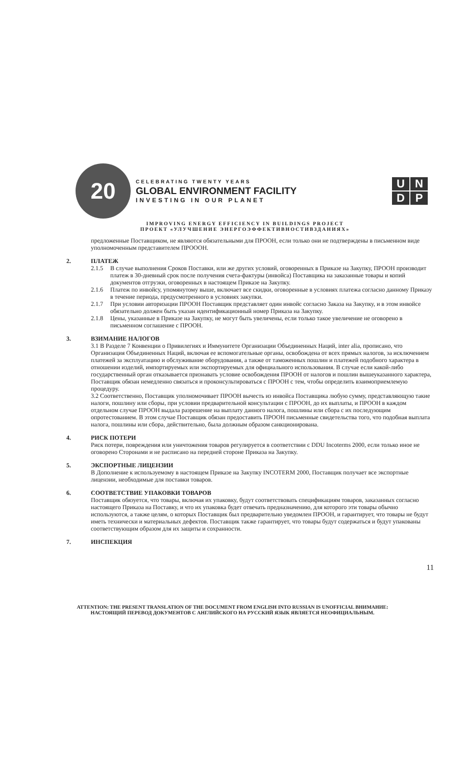20
CELEBRATING TWENTY YEARS
GLOBAL ENVIRONMENT FACILITY
INVESTING IN OUR PLANET
UNDP
IMPROVING ENERGY EFFICIENCY IN BUILDINGS PROJECT
ПРОЕКТ «УЛУЧШЕНИЕ ЭНЕРГОЭФФЕКТИВНОСТИВЗДАНИЯХ»
предложенные Поставщиком, не являются обязательными для ПРООН, если только они не подтверждены в письменном виде уполномоченным представителем ПРОООН.
2. ПЛАТЕЖ
2.1.5 В случае выполнения Сроков Поставки, или же других условий, оговоренных в Приказе на Закупку, ПРООН производит платеж в 30-дневный срок после получения счета-фактуры (инвойса) Поставщика на заказанные товары и копий документов отгрузки, оговоренных в настоящем Приказе на Закупку.
2.1.6 Платеж по инвойсу, упомянутому выше, включает все скидки, оговоренные в условиях платежа согласно данному Приказу в течение периода, предусмотренного в условиях закупки.
2.1.7 При условии авторизации ПРООН Поставщик представляет один инвойс согласно Заказа на Закупку, и в этом инвойсе обязательно должен быть указан идентификационный номер Приказа на Закупку.
2.1.8 Цены, указанные в Приказе на Закупку, не могут быть увеличены, если только такое увеличение не оговорено в письменном соглашение с ПРООН.
3. ВЗИМАНИЕ НАЛОГОВ
3.1 В Разделе 7 Конвенции о Привилегиях и Иммунитете Организации Объединенных Наций, inter alia, прописано, что Организация Объединенных Наций, включая ее вспомогательные органы, освобождена от всех прямых налогов, за исключением платежей за эксплуатацию и обслуживание оборудования, а также от таможенных пошлин и платежей подобного характера в отношении изделий, импортируемых или экспортируемых для официального использования. В случае если какой-либо государственный орган отказывается признавать условие освобождения ПРООН от налогов и пошлин вышеуказанного характера, Поставщик обязан немедленно связаться и проконсультироваться с ПРООН с тем, чтобы определить взаимоприемлемую процедуру.
3.2 Соответственно, Поставщик уполномочивает ПРООН вычесть из инвойса Поставщика любую сумму, представляющую такие налоги, пошлину или сборы, при условии предварительной консультации с ПРООН, до их выплаты, и ПРООН в каждом отдельном случае ПРООН выдала разрешение на выплату данного налога, пошлины или сбора с их последующим опротестованием. В этом случае Поставщик обязан предоставить ПРООН письменные свидетельства того, что подобная выплата налога, пошлины или сбора, действительно, была должным образом санкционирована.
4. РИСК ПОТЕРИ
Риск потери, повреждения или уничтожения товаров регулируется в соответствии с DDU Incoterms 2000, если только иное не оговорено Сторонами и не расписано на передней стороне Приказа на Закупку.
5. ЭКСПОРТНЫЕ ЛИЦЕНЗИИ
В Дополнение к используемому в настоящем Приказе на Закупку INCOTERM 2000, Поставщик получает все экспортные лицензии, необходимые для поставки товаров.
6. СООТВЕТСТВИЕ УПАКОВКИ ТОВАРОВ
Поставщик обязуется, что товары, включая их упаковку, будут соответствовать спецификациям товаров, заказанных согласно настоящего Приказа на Поставку, и что их упаковка будет отвечать предназначению, для которого эти товары обычно используются, а также целям, о которых Поставщик был предварительно уведомлен ПРООН, и гарантирует, что товары не будут иметь технически и материальных дефектов. Поставщик также гарантирует, что товары будут содержаться и будут упакованы соответствующим образом для их защиты и сохранности.
7. ИНСПЕКЦИЯ
11
ATTENTION: THE PRESENT TRANSLATION OF THE DOCUMENT FROM ENGLISH INTO RUSSIAN IS UNOFFICIAL ВНИМАНИЕ:
НАСТОЯЩИЙ ПЕРЕВОД ДОКУМЕНТОВ С АНГЛИЙСКОГО НА РУССКИЙ ЯЗЫК ЯВЛЯЕТСЯ НЕОФИЦИАЛЬНЫМ.